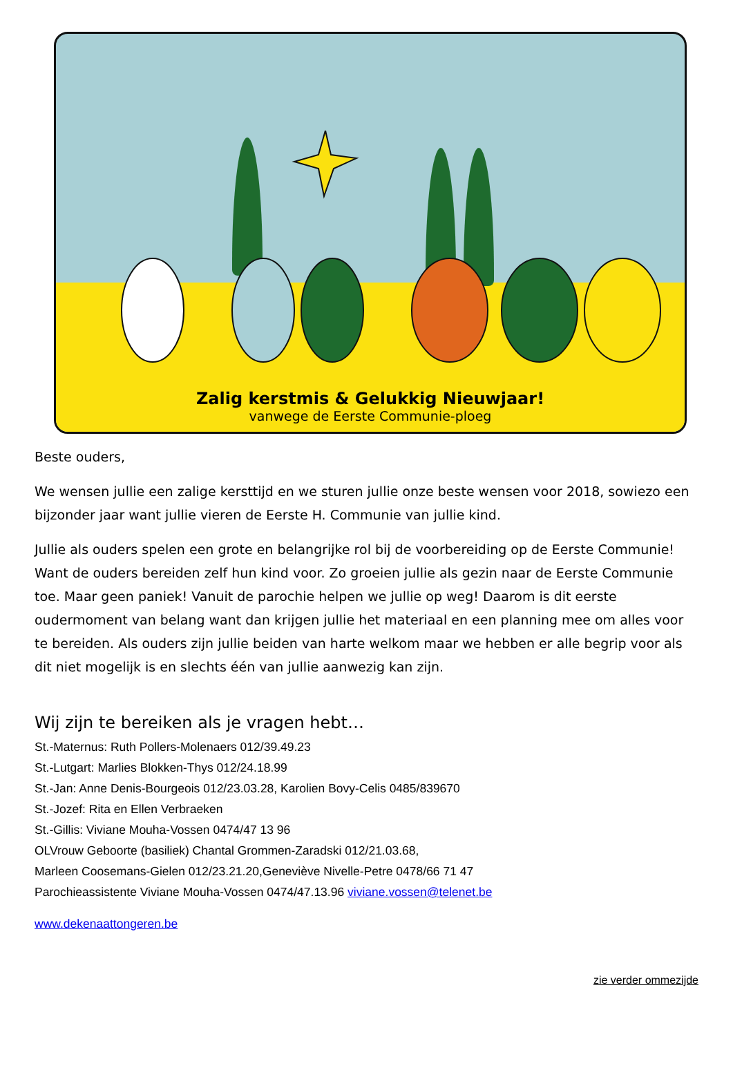Zalig kerstmis & Gelukkig Nieuwjaar!
vanwege de Eerste Communie-ploeg
Beste ouders,
We wensen jullie een zalige kersttijd en we sturen jullie onze beste wensen voor 2018, sowiezo een bijzonder jaar want jullie vieren de Eerste H. Communie van jullie kind.
Jullie als ouders spelen een grote en belangrijke rol bij de voorbereiding op de Eerste Communie! Want de ouders bereiden zelf hun kind voor. Zo groeien jullie als gezin naar de Eerste Communie toe. Maar geen paniek! Vanuit de parochie helpen we jullie op weg! Daarom is dit eerste oudermoment van belang want dan krijgen jullie het materiaal en een planning mee om alles voor te bereiden. Als ouders zijn jullie beiden van harte welkom maar we hebben er alle begrip voor als dit niet mogelijk is en slechts één van jullie aanwezig kan zijn.
Wij zijn te bereiken als je vragen hebt…
St.-Maternus: Ruth Pollers-Molenaers 012/39.49.23
St.-Lutgart: Marlies Blokken-Thys 012/24.18.99
St.-Jan: Anne Denis-Bourgeois 012/23.03.28, Karolien Bovy-Celis 0485/839670
St.-Jozef: Rita en Ellen Verbraeken
St.-Gillis: Viviane Mouha-Vossen 0474/47 13 96
OLVrouw Geboorte (basiliek) Chantal Grommen-Zaradski 012/21.03.68,
Marleen Coosemans-Gielen 012/23.21.20,Geneviève Nivelle-Petre 0478/66 71 47
Parochieassistente Viviane Mouha-Vossen 0474/47.13.96 viviane.vossen@telenet.be
www.dekenaattongeren.be
zie verder ommezijde